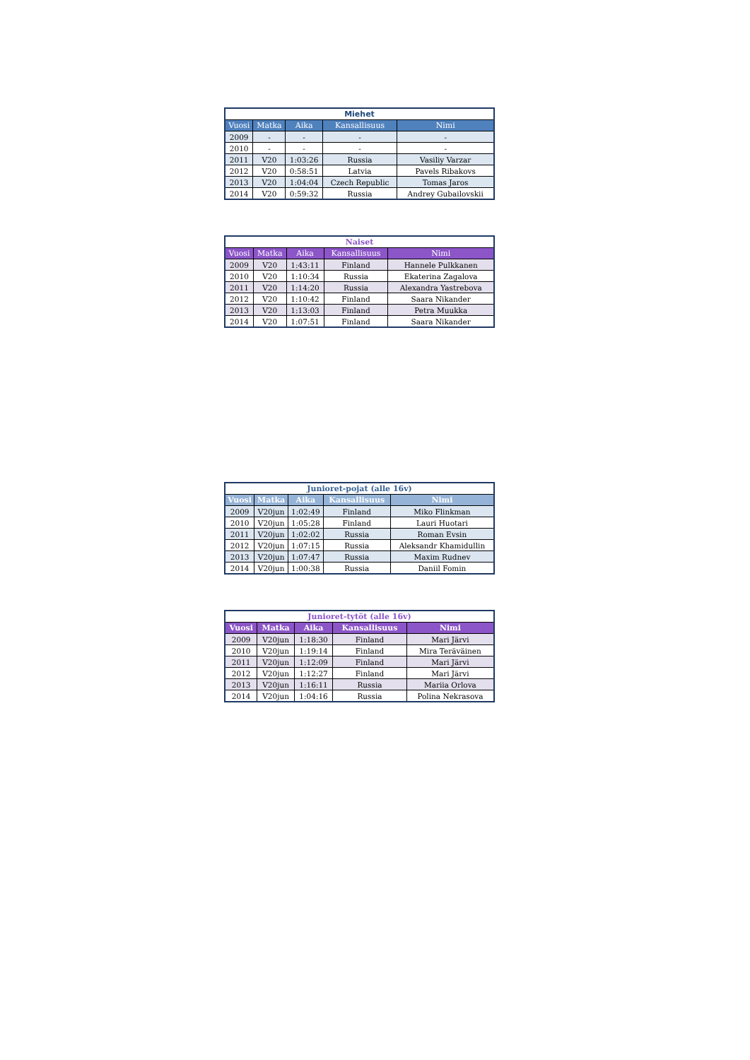| Miehet | | | | |
| --- | --- | --- | --- | --- |
| Vuosi | Matka | Aika | Kansallisuus | Nimi |
| 2009 | - | - | - | - |
| 2010 | - | - | - | - |
| 2011 | V20 | 1:03:26 | Russia | Vasiliy Varzar |
| 2012 | V20 | 0:58:51 | Latvia | Pavels Ribakovs |
| 2013 | V20 | 1:04:04 | Czech Republic | Tomas Jaros |
| 2014 | V20 | 0:59:32 | Russia | Andrey Gubailovskii |
| Naiset | | | | |
| --- | --- | --- | --- | --- |
| Vuosi | Matka | Aika | Kansallisuus | Nimi |
| 2009 | V20 | 1:43:11 | Finland | Hannele Pulkkanen |
| 2010 | V20 | 1:10:34 | Russia | Ekaterina Zagalova |
| 2011 | V20 | 1:14:20 | Russia | Alexandra Yastrebova |
| 2012 | V20 | 1:10:42 | Finland | Saara Nikander |
| 2013 | V20 | 1:13:03 | Finland | Petra Muukka |
| 2014 | V20 | 1:07:51 | Finland | Saara Nikander |
| Junioret-pojat (alle 16v) | | | | |
| --- | --- | --- | --- | --- |
| Vuosi | Matka | Aika | Kansallisuus | Nimi |
| 2009 | V20jun | 1:02:49 | Finland | Miko Flinkman |
| 2010 | V20jun | 1:05:28 | Finland | Lauri Huotari |
| 2011 | V20jun | 1:02:02 | Russia | Roman Evsin |
| 2012 | V20jun | 1:07:15 | Russia | Aleksandr Khamidullin |
| 2013 | V20jun | 1:07:47 | Russia | Maxim Rudnev |
| 2014 | V20jun | 1:00:38 | Russia | Daniil Fomin |
| Junioret-tytöt (alle 16v) | | | | |
| --- | --- | --- | --- | --- |
| Vuosi | Matka | Aika | Kansallisuus | Nimi |
| 2009 | V20jun | 1:18:30 | Finland | Mari Järvi |
| 2010 | V20jun | 1:19:14 | Finland | Mira Teräväinen |
| 2011 | V20jun | 1:12:09 | Finland | Mari Järvi |
| 2012 | V20jun | 1:12:27 | Finland | Mari Järvi |
| 2013 | V20jun | 1:16:11 | Russia | Mariia Orlova |
| 2014 | V20jun | 1:04:16 | Russia | Polina Nekrasova |